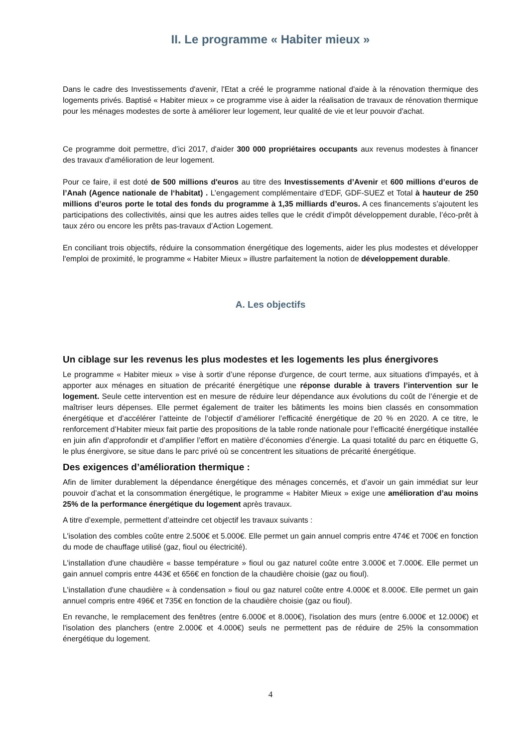II. Le programme « Habiter mieux »
Dans le cadre des Investissements d'avenir, l'Etat a créé le programme national d'aide à la rénovation thermique des logements privés. Baptisé « Habiter mieux » ce programme vise à aider la réalisation de travaux de rénovation thermique pour les ménages modestes de sorte à améliorer leur logement, leur qualité de vie et leur pouvoir d'achat.
Ce programme doit permettre, d’ici 2017, d'aider 300 000 propriétaires occupants aux revenus modestes à financer des travaux d'amélioration de leur logement.
Pour ce faire, il est doté de 500 millions d'euros au titre des Investissements d’Avenir et 600 millions d’euros de l’Anah (Agence nationale de l‘habitat) . L’engagement complémentaire d’EDF, GDF-SUEZ et Total à hauteur de 250 millions d’euros porte le total des fonds du programme à 1,35 milliards d’euros. A ces financements s’ajoutent les participations des collectivités, ainsi que les autres aides telles que le crédit d’impôt développement durable, l’éco-prêt à taux zéro ou encore les prêts pas-travaux d’Action Logement.
En conciliant trois objectifs, réduire la consommation énergétique des logements, aider les plus modestes et développer l'emploi de proximité, le programme « Habiter Mieux » illustre parfaitement la notion de développement durable.
A. Les objectifs
Un ciblage sur les revenus les plus modestes et les logements les plus énergivores
Le programme « Habiter mieux » vise à sortir d’une réponse d'urgence, de court terme, aux situations d'impayés, et à apporter aux ménages en situation de précarité énergétique une réponse durable à travers l’intervention sur le logement. Seule cette intervention est en mesure de réduire leur dépendance aux évolutions du coût de l’énergie et de maîtriser leurs dépenses. Elle permet également de traiter les bâtiments les moins bien classés en consommation énergétique et d’accélérer l’atteinte de l’objectif d’améliorer l’efficacité énergétique de 20 % en 2020. A ce titre, le renforcement d’Habiter mieux fait partie des propositions de la table ronde nationale pour l’efficacité énergétique installée en juin afin d’approfondir et d’amplifier l’effort en matière d’économies d’énergie. La quasi totalité du parc en étiquette G, le plus énergivore, se situe dans le parc privé où se concentrent les situations de précarité énergétique.
Des exigences d’amélioration thermique :
Afin de limiter durablement la dépendance énergétique des ménages concernés, et d’avoir un gain immédiat sur leur pouvoir d’achat et la consommation énergétique, le programme « Habiter Mieux » exige une amélioration d’au moins 25% de la performance énergétique du logement après travaux.
A titre d’exemple, permettent d’atteindre cet objectif les travaux suivants :
L'isolation des combles coûte entre 2.500€ et 5.000€. Elle permet un gain annuel compris entre 474€ et 700€ en fonction du mode de chauffage utilisé (gaz, fioul ou électricité).
L'installation d'une chaudière « basse température » fioul ou gaz naturel coûte entre 3.000€ et 7.000€. Elle permet un gain annuel compris entre 443€ et 656€ en fonction de la chaudière choisie (gaz ou fioul).
L'installation d'une chaudière « à condensation » fioul ou gaz naturel coûte entre 4.000€ et 8.000€. Elle permet un gain annuel compris entre 496€ et 735€ en fonction de la chaudière choisie (gaz ou fioul).
En revanche, le remplacement des fenêtres (entre 6.000€ et 8.000€), l'isolation des murs (entre 6.000€ et 12.000€) et l'isolation des planchers (entre 2.000€ et 4.000€) seuls ne permettent pas de réduire de 25% la consommation énergétique du logement.
4